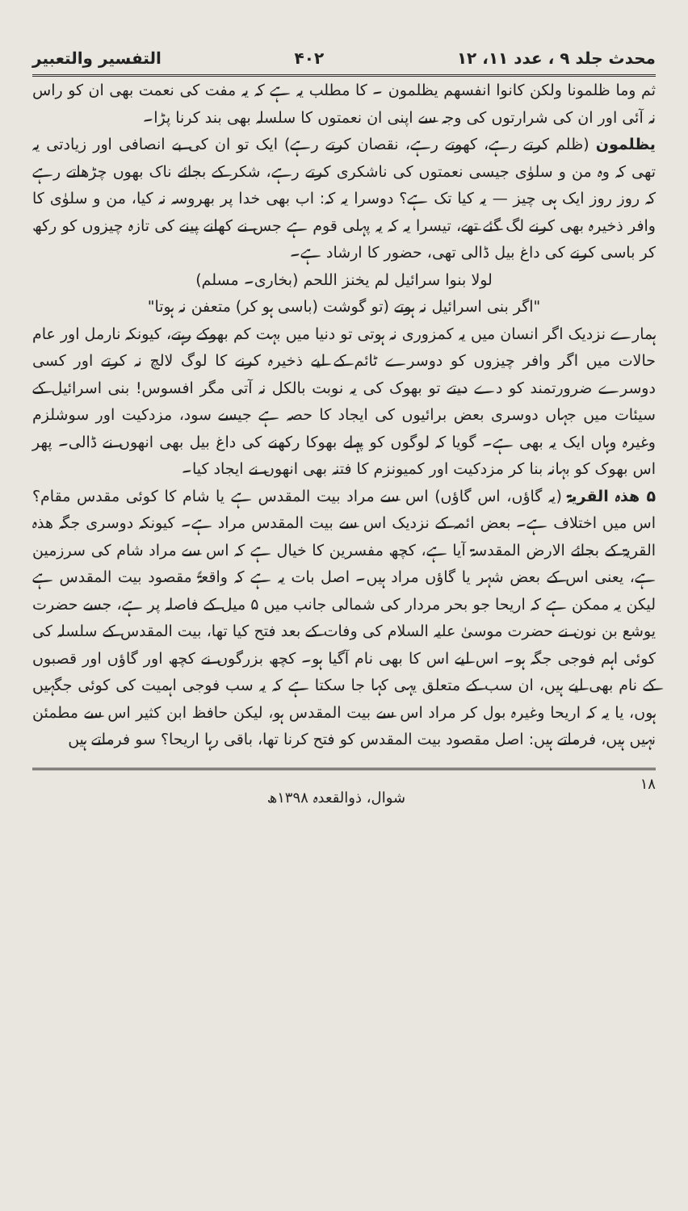محدث جلد ۹ ، عدد ۱۱، ۱۲ ۴۰۲ التفسیر والتعبیر
ثم وما ظلمونا ولکن کانوا انفسھم یظلمون ۔ کا مطلب یہ ہے کہ یہ مفت کی نعمت بھی ان کو راس نہ آئی اور ان کی شرارتوں کی وجہ سے اپنی ان نعمتوں کا سلسلہ بھی بند کرنا پڑا۔
یظلمون (ظلم کرتے رہے، کھوتے رہے، نقصان کرتے رہے) ایک تو ان کی بے انصافی اور زیادتی یہ تھی کہ وہ من و سلوٰی جیسی نعمتوں کی ناشکری کرتے رہے، شکر کے بجائے ناک بھوں چڑھاتے رہے کہ روز روز ایک ہی چیز — یہ کیا تک ہے؟ دوسرا یہ کہ: اب بھی خدا پر بھروسہ نہ کیا، من و سلوٰی کا وافر ذخیرہ بھی کرنے لگ گئے تھے، تیسرا یہ کہ یہ پہلی قوم ہے جس نے کھانے پینے کی تازہ چیزوں کو رکھ کر باسی کرنے کی داغ بیل ڈالی تھی، حضور کا ارشاد ہے۔
لولا بنوا سرائیل لم یخنز اللحم (بخاری۔ مسلم)
"اگر بنی اسرائیل نہ ہوتے (تو گوشت (باسی ہو کر) متعفن نہ ہوتا"
ہمارے نزدیک اگر انسان میں یہ کمزوری نہ ہوتی تو دنیا میں بہت کم بھوکے رہتے، کیونکہ نارمل اور عام حالات میں اگر وافر چیزوں کو دوسرے ٹائم کے لیے ذخیرہ کرنے کا لوگ لالچ نہ کرتے اور کسی دوسرے ضرورتمند کو دے دیتے تو بھوک کی یہ نوبت بالکل نہ آتی مگر افسوس! بنی اسرائیل کے سیئات میں جہاں دوسری بعض برائیوں کی ایجاد کا حصہ ہے جیسے سود، مزدکیت اور سوشلزم وغیرہ وہاں ایک یہ بھی ہے۔ گویا کہ لوگوں کو پہلے بھوکا رکھنے کی داغ بیل بھی انھوں نے ڈالی۔ پھر اس بھوک کو بہانہ بنا کر مزدکیت اور کمیونزم کا فتنہ بھی انھوں نے ایجاد کیا۔
۵ ھذہ القریۃ (یہ گاؤں، اس گاؤں) اس سے مراد بیت المقدس ہے یا شام کا کوئی مقدس مقام؟ اس میں اختلاف ہے۔ بعض ائمہ کے نزدیک اس سے بیت المقدس مراد ہے۔ کیونکہ دوسری جگہ ھذہ القریۃ کے بجائے الارض المقدسۃ آیا ہے، کچھ مفسرین کا خیال ہے کہ اس سے مراد شام کی سرزمین ہے، یعنی اس کے بعض شہر یا گاؤں مراد ہیں۔ اصل بات یہ ہے کہ واقعۃً مقصود بیت المقدس ہے لیکن یہ ممکن ہے کہ اریحا جو بحر مردار کی شمالی جانب میں ۵ میل کے فاصلہ پر ہے، جسے حضرت یوشع بن نون نے حضرت موسیٰ علیہ السلام کی وفات کے بعد فتح کیا تھا، بیت المقدس کے سلسلہ کی کوئی اہم فوجی جگہ ہو۔ اس لیے اس کا بھی نام آگیا ہو۔ کچھ بزرگوں نے کچھ اور گاؤں اور قصبوں کے نام بھی لیے ہیں، ان سب کے متعلق یہی کہا جا سکتا ہے کہ یہ سب فوجی اہمیت کی کوئی جگہیں ہوں، یا یہ کہ اریحا وغیرہ بول کر مراد اس سے بیت المقدس ہو، لیکن حافظ ابن کثیر اس سے مطمئن نہیں ہیں، فرماتے ہیں: اصل مقصود بیت المقدس کو فتح کرنا تھا، باقی رہا اریحا؟ سو فرماتے ہیں
۱۸ شوال، ذوالقعدہ ۱۳۹۸ھ